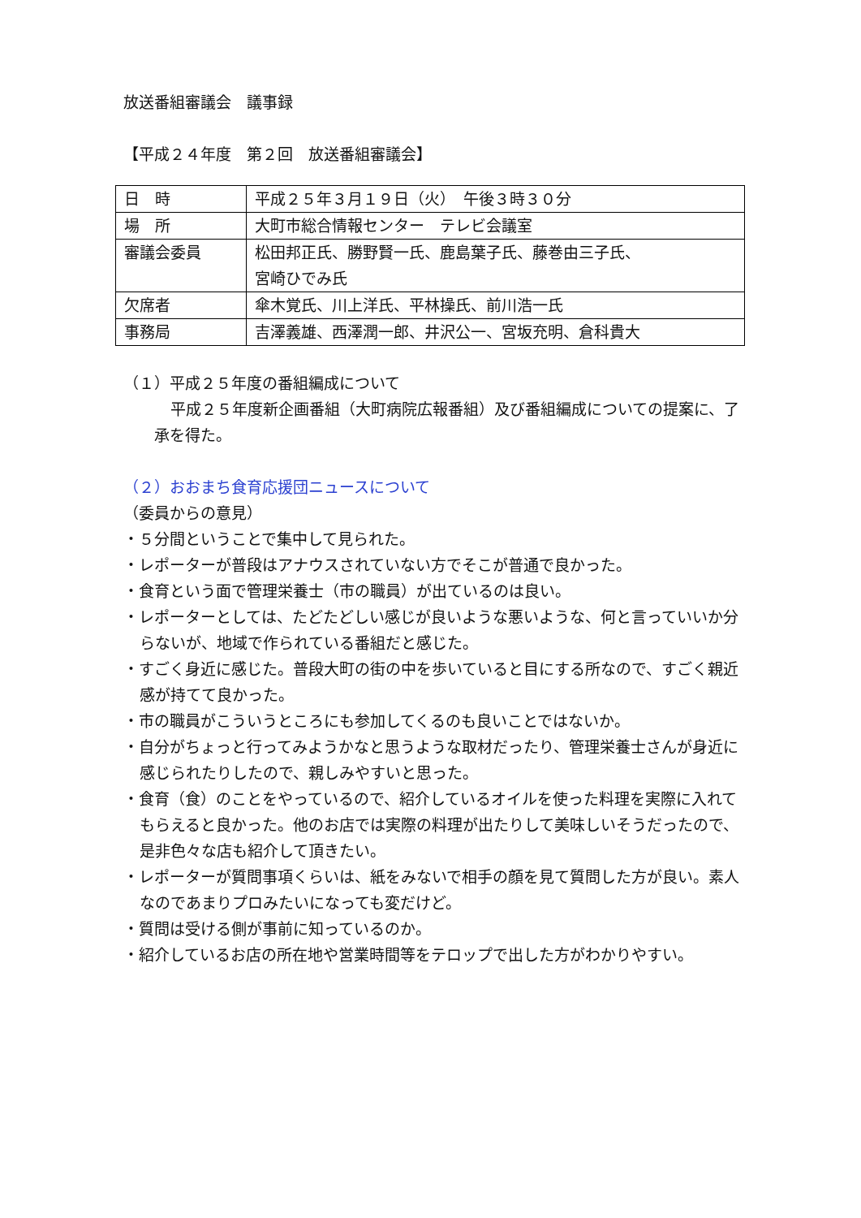放送番組審議会　議事録
【平成２４年度　第２回　放送番組審議会】
| 日 時 | 平成２５年３月１９日（火） 午後３時３０分 |
| 場 所 | 大町市総合情報センター テレビ会議室 |
| 審議会委員 | 松田邦正氏、勝野賢一氏、鹿島葉子氏、藤巻由三子氏、 宮崎ひでみ氏 |
| 欠席者 | 傘木覚氏、川上洋氏、平林操氏、前川浩一氏 |
| 事務局 | 吉澤義雄、西澤潤一郎、井沢公一、宮坂充明、倉科貴大 |
（１）平成２５年度の番組編成について
平成２５年度新企画番組（大町病院広報番組）及び番組編成についての提案に、了承を得た。
（２）おおまち食育応援団ニュースについて
（委員からの意見）
・５分間ということで集中して見られた。
・レポーターが普段はアナウスされていない方でそこが普通で良かった。
・食育という面で管理栄養士（市の職員）が出ているのは良い。
・レポーターとしては、たどたどしい感じが良いような悪いような、何と言っていいか分らないが、地域で作られている番組だと感じた。
・すごく身近に感じた。普段大町の街の中を歩いていると目にする所なので、すごく親近感が持てて良かった。
・市の職員がこういうところにも参加してくるのも良いことではないか。
・自分がちょっと行ってみようかなと思うような取材だったり、管理栄養士さんが身近に感じられたりしたので、親しみやすいと思った。
・食育（食）のことをやっているので、紹介しているオイルを使った料理を実際に入れてもらえると良かった。他のお店では実際の料理が出たりして美味しいそうだったので、是非色々な店も紹介して頂きたい。
・レポーターが質問事項くらいは、紙をみないで相手の顔を見て質問した方が良い。素人なのであまりプロみたいになっても変だけど。
・質問は受ける側が事前に知っているのか。
・紹介しているお店の所在地や営業時間等をテロップで出した方がわかりやすい。